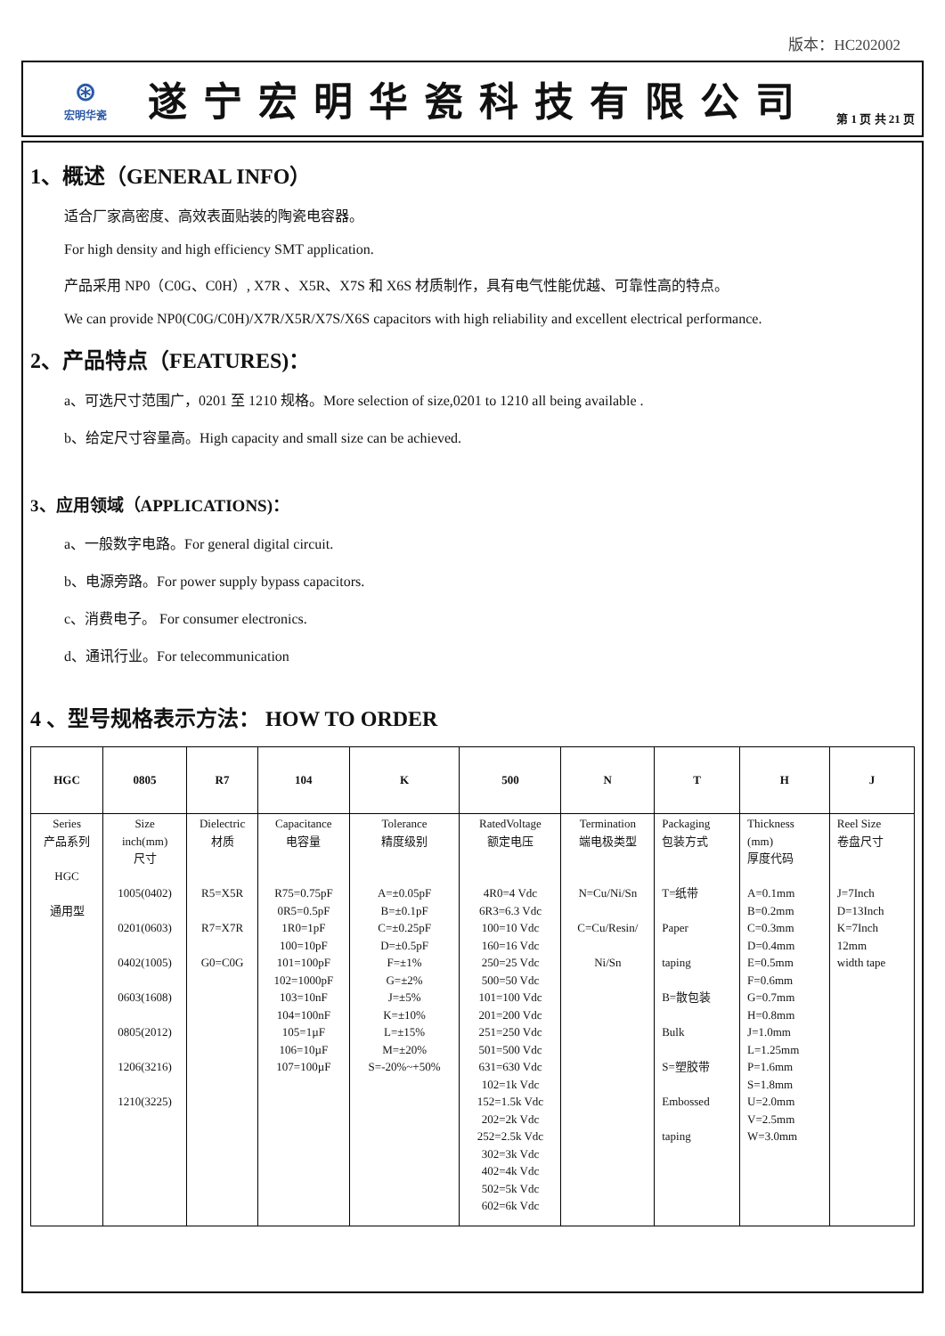版本：HC202002
⊛
宏明华瓷
遂宁宏明华瓷科技有限公司
第 1 页 共 21 页
1、概述（GENERAL INFO）
适合厂家高密度、高效表面贴装的陶瓷电容器。
For high density and high efficiency SMT application.
产品采用 NP0（C0G、C0H）, X7R 、X5R、X7S 和 X6S 材质制作，具有电气性能优越、可靠性高的特点。
We can provide NP0(C0G/C0H)/X7R/X5R/X7S/X6S capacitors with high reliability and excellent electrical performance.
2、产品特点（FEATURES)：
a、可选尺寸范围广，0201 至 1210 规格。More selection of size,0201 to 1210 all being available .
b、给定尺寸容量高。High capacity and small size can be achieved.
3、应用领域（APPLICATIONS)：
a、一般数字电路。For general digital circuit.
b、电源旁路。For power supply bypass capacitors.
c、消费电子。 For consumer electronics.
d、通讯行业。For telecommunication
4 、型号规格表示方法： HOW TO ORDER
| HGC | 0805 | R7 | 104 | K | 500 | N | T | H | J |
| Series 产品系列 HGC 通用型 | Size inch(mm) 尺寸 1005(0402) 0201(0603) 0402(1005) 0603(1608) 0805(2012) 1206(3216) 1210(3225) | Dielectric 材质 R5=X5R R7=X7R G0=C0G | Capacitance 电容量 R75=0.75pF 0R5=0.5pF 1R0=1pF 100=10pF 101=100pF 102=1000pF 103=10nF 104=100nF 105=1µF 106=10µF 107=100µF | Tolerance 精度级别 A=±0.05pF B=±0.1pF C=±0.25pF D=±0.5pF F=±1% G=±2% J=±5% K=±10% L=±15% M=±20% S=-20%~+50% | RatedVoltage 额定电压 4R0=4 Vdc 6R3=6.3 Vdc 100=10 Vdc 160=16 Vdc 250=25 Vdc 500=50 Vdc 101=100 Vdc 201=200 Vdc 251=250 Vdc 501=500 Vdc 631=630 Vdc 102=1k Vdc 152=1.5k Vdc 202=2k Vdc 252=2.5k Vdc 302=3k Vdc 402=4k Vdc 502=5k Vdc 602=6k Vdc | Termination 端电极类型 N=Cu/Ni/Sn C=Cu/Resin/ Ni/Sn | Packaging 包装方式 T=纸带 Paper taping B=散包装 Bulk S=塑胶带 Embossed taping | Thickness (mm) 厚度代码 A=0.1mm B=0.2mm C=0.3mm D=0.4mm E=0.5mm F=0.6mm G=0.7mm H=0.8mm J=1.0mm L=1.25mm P=1.6mm S=1.8mm U=2.0mm V=2.5mm W=3.0mm | Reel Size 卷盘尺寸 J=7Inch D=13Inch K=7Inch 12mm width tape |